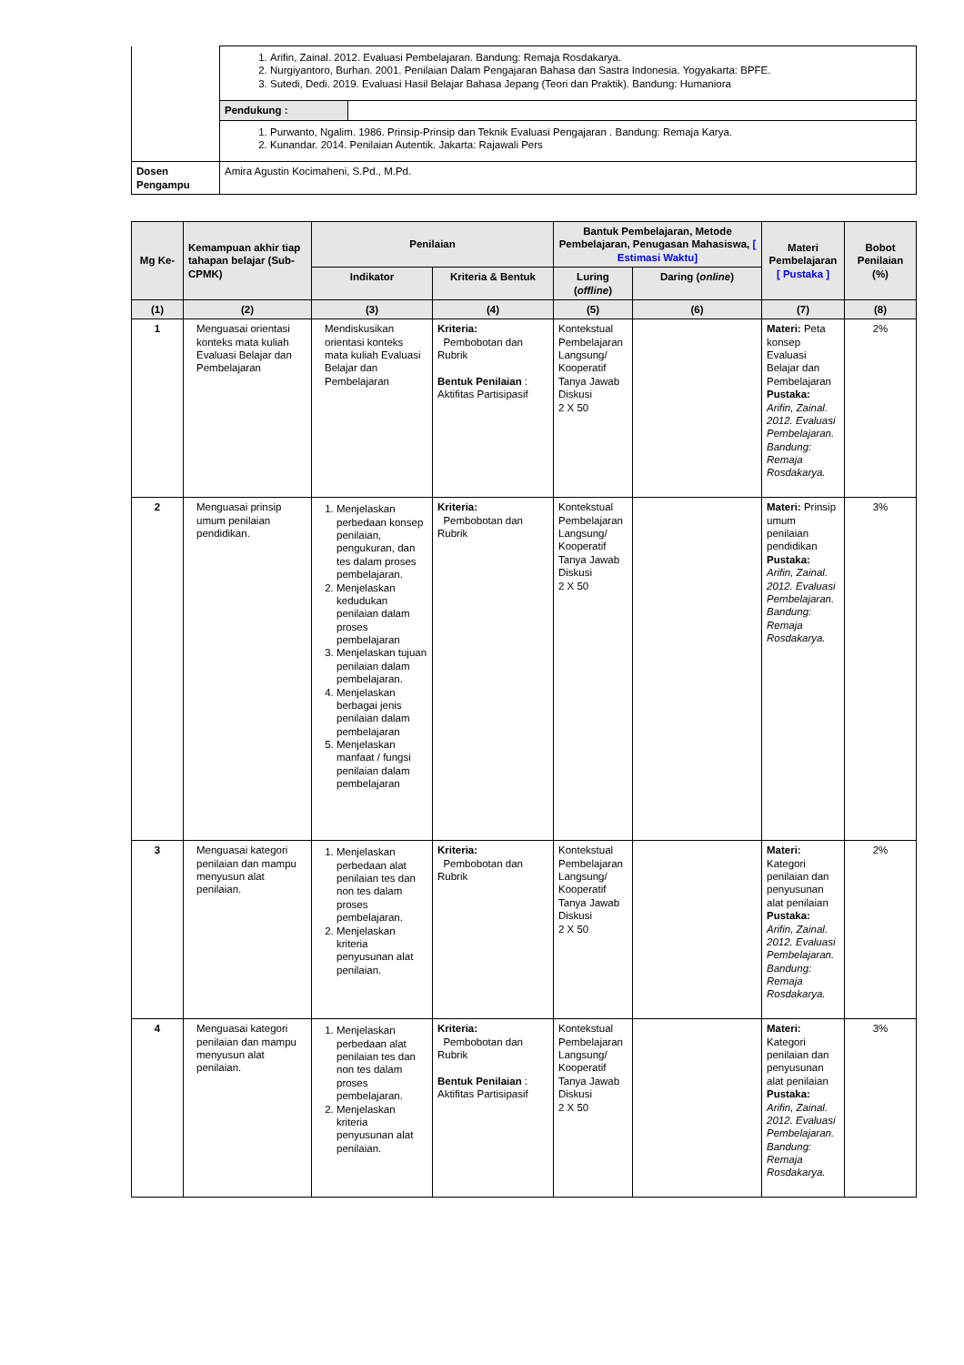| | 1. Arifin, Zainal. 2012. Evaluasi Pembelajaran. Bandung: Remaja Rosdakarya. 2. Nurgiyantoro, Burhan. 2001. Penilaian Dalam Pengajaran Bahasa dan Sastra Indonesia. Yogyakarta: BPFE. 3. Sutedi, Dedi. 2019. Evaluasi Hasil Belajar Bahasa Jepang (Teori dan Praktik). Bandung: Humaniora | |
| | Pendukung : | |
| | 1. Purwanto, Ngalim. 1986. Prinsip-Prinsip dan Teknik Evaluasi Pengajaran . Bandung: Remaja Karya. 2. Kunandar. 2014. Penilaian Autentik. Jakarta: Rajawali Pers | |
| Dosen Pengampu | Amira Agustin Kocimaheni, S.Pd., M.Pd. | |
| Mg Ke- | Kemampuan akhir tiap tahapan belajar (Sub-CPMK) | Penilaian | | Bantuk Pembelajaran, Metode Pembelajaran, Penugasan Mahasiswa, [ Estimasi Waktu] | | Materi Pembelajaran [ Pustaka ] | Bobot Penilaian (%) |
| --- | --- | --- | --- | --- | --- | --- | --- |
| | | Indikator | Kriteria & Bentuk | Luring ( offline ) | Daring ( online ) | | |
| (1) | (2) | (3) | (4) | (5) | (6) | (7) | (8) |
| 1 | Menguasai orientasi konteks mata kuliah Evaluasi Belajar dan Pembelajaran | Mendiskusikan orientasi konteks mata kuliah Evaluasi Belajar dan Pembelajaran | Kriteria: Pembobotan dan Rubrik Bentuk Penilaian : Aktifitas Partisipasif | Kontekstual Pembelajaran Langsung/ Kooperatif Tanya Jawab Diskusi 2 X 50 | | Materi: Peta konsep Evaluasi Belajar dan Pembelajaran Pustaka: Arifin, Zainal. 2012. Evaluasi Pembelajaran. Bandung: Remaja Rosdakarya. | 2% |
| 2 | Menguasai prinsip umum penilaian pendidikan. | 1. Menjelaskan perbedaan konsep penilaian, pengukuran, dan tes dalam proses pembelajaran. 2. Menjelaskan kedudukan penilaian dalam proses pembelajaran 3. Menjelaskan tujuan penilaian dalam pembelajaran. 4. Menjelaskan berbagai jenis penilaian dalam pembelajaran 5. Menjelaskan manfaat / fungsi penilaian dalam pembelajaran | Kriteria: Pembobotan dan Rubrik | Kontekstual Pembelajaran Langsung/ Kooperatif Tanya Jawab Diskusi 2 X 50 | | Materi: Prinsip umum penilaian pendidikan Pustaka: Arifin, Zainal. 2012. Evaluasi Pembelajaran. Bandung: Remaja Rosdakarya. | 3% |
| 3 | Menguasai kategori penilaian dan mampu menyusun alat penilaian. | 1. Menjelaskan perbedaan alat penilaian tes dan non tes dalam proses pembelajaran. 2. Menjelaskan kriteria penyusunan alat penilaian. | Kriteria: Pembobotan dan Rubrik | Kontekstual Pembelajaran Langsung/ Kooperatif Tanya Jawab Diskusi 2 X 50 | | Materi: Kategori penilaian dan penyusunan alat penilaian Pustaka: Arifin, Zainal. 2012. Evaluasi Pembelajaran. Bandung: Remaja Rosdakarya. | 2% |
| 4 | Menguasai kategori penilaian dan mampu menyusun alat penilaian. | 1. Menjelaskan perbedaan alat penilaian tes dan non tes dalam proses pembelajaran. 2. Menjelaskan kriteria penyusunan alat penilaian. | Kriteria: Pembobotan dan Rubrik Bentuk Penilaian : Aktifitas Partisipasif | Kontekstual Pembelajaran Langsung/ Kooperatif Tanya Jawab Diskusi 2 X 50 | | Materi: Kategori penilaian dan penyusunan alat penilaian Pustaka: Arifin, Zainal. 2012. Evaluasi Pembelajaran. Bandung: Remaja Rosdakarya. | 3% |